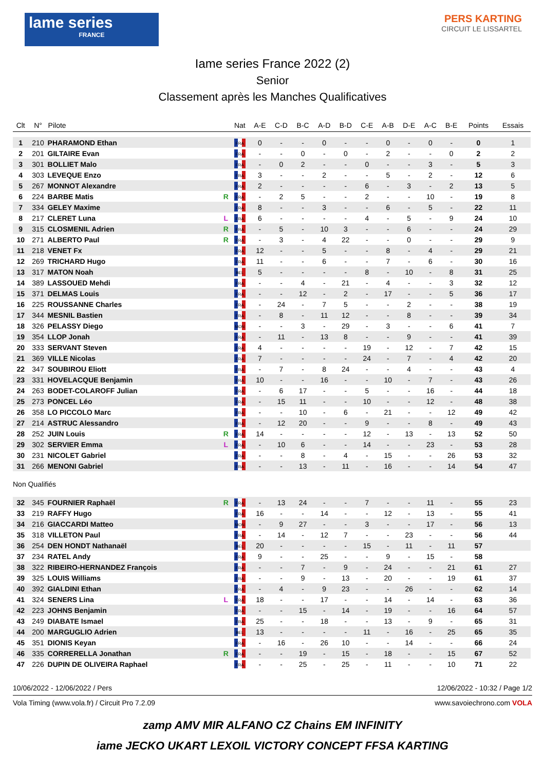lame series
FRANCE
PERS KARTING
CIRCUIT LE LISSARTEL
Iame series France 2022 (2)
Senior
Classement après les Manches Qualificatives
| Clt | N° | Pilote | | Nat | A-E | C-D | B-C | A-D | B-D | C-E | A-B | D-E | A-C | B-E | Points | Essais |
| --- | --- | --- | --- | --- | --- | --- | --- | --- | --- | --- | --- | --- | --- | --- | --- | --- |
| 1 | 210 | PHARAMOND Ethan | | FRA | 0 | - | - | 0 | - | - | 0 | - | 0 | - | 0 | 1 |
| 2 | 201 | GILTAIRE Evan | | FRA | - | - | 0 | - | 0 | - | 2 | - | - | 0 | 2 | 2 |
| 3 | 301 | BOLLIET Malo | | FRA | - | 0 | 2 | - | - | 0 | - | - | 3 | - | 5 | 3 |
| 4 | 303 | LEVEQUE Enzo | | FRA | 3 | - | - | 2 | - | - | 5 | - | 2 | - | 12 | 6 |
| 5 | 267 | MONNOT Alexandre | | FRA | 2 | - | - | - | - | 6 | - | 3 | - | 2 | 13 | 5 |
| 6 | 224 | BARBE Matis | R | FRA | - | 2 | 5 | - | - | 2 | - | - | 10 | - | 19 | 8 |
| 7 | 334 | GELEY Maxime | | FRA | 8 | - | - | 3 | - | - | 6 | - | 5 | - | 22 | 11 |
| 8 | 217 | CLERET Luna | L | FRA | 6 | - | - | - | - | 4 | - | 5 | - | 9 | 24 | 10 |
| 9 | 315 | CLOSMENIL Adrien | R | FRA | - | 5 | - | 10 | 3 | - | - | 6 | - | - | 24 | 29 |
| 10 | 271 | ALBERTO Paul | R | FRA | - | 3 | - | 4 | 22 | - | - | 0 | - | - | 29 | 9 |
| 11 | 218 | VENET Fx | | FRA | 12 | - | - | 5 | - | - | 8 | - | 4 | - | 29 | 21 |
| 12 | 269 | TRICHARD Hugo | | FRA | 11 | - | - | 6 | - | - | 7 | - | 6 | - | 30 | 16 |
| 13 | 317 | MATON Noah | | BEL | 5 | - | - | - | - | 8 | - | 10 | - | 8 | 31 | 25 |
| 14 | 389 | LASSOUED Mehdi | | FRA | - | - | 4 | - | 21 | - | 4 | - | - | 3 | 32 | 12 |
| 15 | 371 | DELMAS Louis | | FRA | - | - | 12 | - | 2 | - | 17 | - | - | 5 | 36 | 17 |
| 16 | 225 | ROUSSANNE Charles | | FRA | - | 24 | - | 7 | 5 | - | - | 2 | - | - | 38 | 19 |
| 17 | 344 | MESNIL Bastien | | FRA | - | 8 | - | 11 | 12 | - | - | 8 | - | - | 39 | 34 |
| 18 | 326 | PELASSY Diego | | MON | - | - | 3 | - | 29 | - | 3 | - | - | 6 | 41 | 7 |
| 19 | 354 | LLOP Jonah | | FRA | - | 11 | - | 13 | 8 | - | - | 9 | - | - | 41 | 39 |
| 20 | 333 | SERVANT Steven | | FRA | 4 | - | - | - | - | 19 | - | 12 | - | 7 | 42 | 15 |
| 21 | 369 | VILLE Nicolas | | FRA | 7 | - | - | - | - | 24 | - | 7 | - | 4 | 42 | 20 |
| 22 | 347 | SOUBIROU Eliott | | FRA | - | 7 | - | 8 | 24 | - | - | 4 | - | - | 43 | 4 |
| 23 | 331 | HOVELACQUE Benjamin | | FRA | 10 | - | - | 16 | - | - | 10 | - | 7 | - | 43 | 26 |
| 24 | 263 | BODET-COLAROFF Julian | | FRA | - | 6 | 17 | - | - | 5 | - | - | 16 | - | 44 | 18 |
| 25 | 273 | PONCEL Léo | | FRA | - | 15 | 11 | - | - | 10 | - | - | 12 | - | 48 | 38 |
| 26 | 358 | LO PICCOLO Marc | | FRA | - | - | 10 | - | 6 | - | 21 | - | - | 12 | 49 | 42 |
| 27 | 214 | ASTRUC Alessandro | | FRA | - | 12 | 20 | - | - | 9 | - | - | 8 | - | 49 | 43 |
| 28 | 252 | JUIN Louis | R | FRA | 14 | - | - | - | - | 12 | - | 13 | - | 13 | 52 | 50 |
| 29 | 302 | SERVIER Emma | L | FRA | - | 10 | 6 | - | - | 14 | - | - | 23 | - | 53 | 28 |
| 30 | 231 | NICOLET Gabriel | | FRA | - | - | 8 | - | 4 | - | 15 | - | - | 26 | 53 | 32 |
| 31 | 266 | MENONI Gabriel | | FRA | - | - | 13 | - | 11 | - | 16 | - | - | 14 | 54 | 47 |
| Non Qualifiés | | | | | | | | | | | | | | | | |
| 32 | 345 | FOURNIER Raphaël | R | FRA | - | 13 | 24 | - | - | 7 | - | - | 11 | - | 55 | 23 |
| 33 | 219 | RAFFY Hugo | | FRA | 16 | - | - | 14 | - | - | 12 | - | 13 | - | 55 | 41 |
| 34 | 216 | GIACCARDI Matteo | | MON | - | 9 | 27 | - | - | 3 | - | - | 17 | - | 56 | 13 |
| 35 | 318 | VILLETON Paul | | FRA | - | 14 | - | 12 | 7 | - | - | 23 | - | - | 56 | 44 |
| 36 | 254 | DEN HONDT Nathanaël | | BEL | 20 | - | - | - | - | 15 | - | 11 | - | 11 | 57 | |
| 37 | 234 | RATEL Andy | | FRA | 9 | - | - | 25 | - | - | 9 | - | 15 | - | 58 | |
| 38 | 322 | RIBEIRO-HERNANDEZ François | | FRA | - | - | 7 | - | 9 | - | 24 | - | - | 21 | 61 | 27 |
| 39 | 325 | LOUIS Williams | | FRA | - | - | 9 | - | 13 | - | 20 | - | - | 19 | 61 | 37 |
| 40 | 392 | GIALDINI Ethan | | FRA | - | 4 | - | 9 | 23 | - | - | 26 | - | - | 62 | 14 |
| 41 | 324 | SENERS Lina | L | FRA | 18 | - | - | 17 | - | - | 14 | - | 14 | - | 63 | 36 |
| 42 | 223 | JOHNS Benjamin | | FRA | - | - | 15 | - | 14 | - | 19 | - | - | 16 | 64 | 57 |
| 43 | 249 | DIABATE Ismael | | FRA | 25 | - | - | 18 | - | - | 13 | - | 9 | - | 65 | 31 |
| 44 | 200 | MARGUGLIO Adrien | | BEL | 13 | - | - | - | - | 11 | - | 16 | - | 25 | 65 | 35 |
| 45 | 351 | DIONIS Keyan | | FRA | - | 16 | - | 26 | 10 | - | - | 14 | - | - | 66 | 24 |
| 46 | 335 | CORRERELLA Jonathan | R | FRA | - | - | 19 | - | 15 | - | 18 | - | - | 15 | 67 | 52 |
| 47 | 226 | DUPIN DE OLIVEIRA Raphael | | FRA | - | - | 25 | - | 25 | - | 11 | - | - | 10 | 71 | 22 |
10/06/2022 - 12/06/2022 / Pers 12/06/2022 - 10:32 / Page 1/2
Vola Timing (www.vola.fr) / Circuit Pro 7.2.09 www.savoiechrono.com VOLA
zamp AMV MIR ALFANO CZ Chains EM INFINITY
iame JECKO UKART LEXOIL VICTORY CONCEPT FFSA KARTING